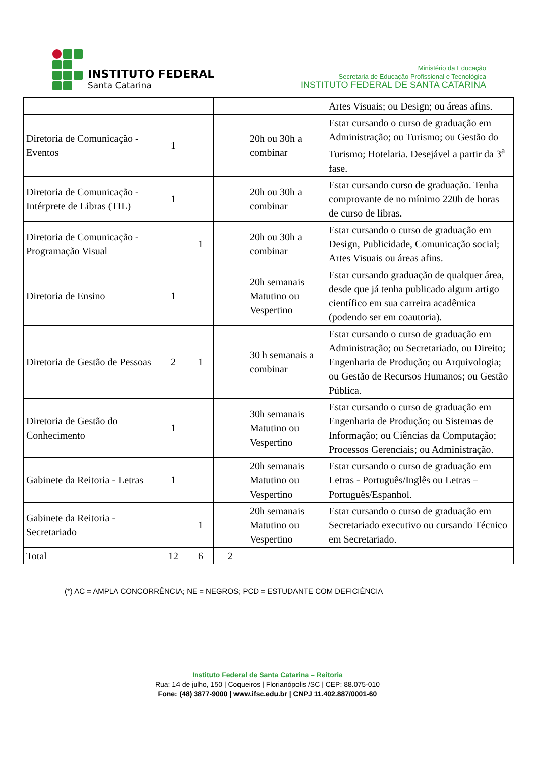INSTITUTO FEDERAL
Santa Catarina
Ministério da Educação
Secretaria de Educação Profissional e Tecnológica
INSTITUTO FEDERAL DE SANTA CATARINA
| | | | | | Artes Visuais; ou Design; ou áreas afins. |
| Diretoria de Comunicação - Eventos | 1 | | | 20h ou 30h a combinar | Estar cursando o curso de graduação em Administração; ou Turismo; ou Gestão do Turismo; Hotelaria. Desejável a partir da 3<sup>a</sup> fase. |
| Diretoria de Comunicação - Intérprete de Libras (TIL) | 1 | | | 20h ou 30h a combinar | Estar cursando curso de graduação. Tenha comprovante de no mínimo 220h de horas de curso de libras. |
| Diretoria de Comunicação - Programação Visual | | 1 | | 20h ou 30h a combinar | Estar cursando o curso de graduação em Design, Publicidade, Comunicação social; Artes Visuais ou áreas afins. |
| Diretoria de Ensino | 1 | | | 20h semanais Matutino ou Vespertino | Estar cursando graduação de qualquer área, desde que já tenha publicado algum artigo científico em sua carreira acadêmica (podendo ser em coautoria). |
| Diretoria de Gestão de Pessoas | 2 | 1 | | 30 h semanais a combinar | Estar cursando o curso de graduação em Administração; ou Secretariado, ou Direito; Engenharia de Produção; ou Arquivologia; ou Gestão de Recursos Humanos; ou Gestão Pública. |
| Diretoria de Gestão do Conhecimento | 1 | | | 30h semanais Matutino ou Vespertino | Estar cursando o curso de graduação em Engenharia de Produção; ou Sistemas de Informação; ou Ciências da Computação; Processos Gerenciais; ou Administração. |
| Gabinete da Reitoria - Letras | 1 | | | 20h semanais Matutino ou Vespertino | Estar cursando o curso de graduação em Letras - Português/Inglês ou Letras – Português/Espanhol. |
| Gabinete da Reitoria - Secretariado | | 1 | | 20h semanais Matutino ou Vespertino | Estar cursando o curso de graduação em Secretariado executivo ou cursando Técnico em Secretariado. |
| Total | 12 | 6 | 2 | | |
(*) AC = AMPLA CONCORRÊNCIA; NE = NEGROS; PCD = ESTUDANTE COM DEFICIÊNCIA
Instituto Federal de Santa Catarina – Reitoria
Rua: 14 de julho, 150 | Coqueiros | Florianópolis /SC | CEP: 88.075-010
Fone: (48) 3877-9000 | www.ifsc.edu.br | CNPJ 11.402.887/0001-60